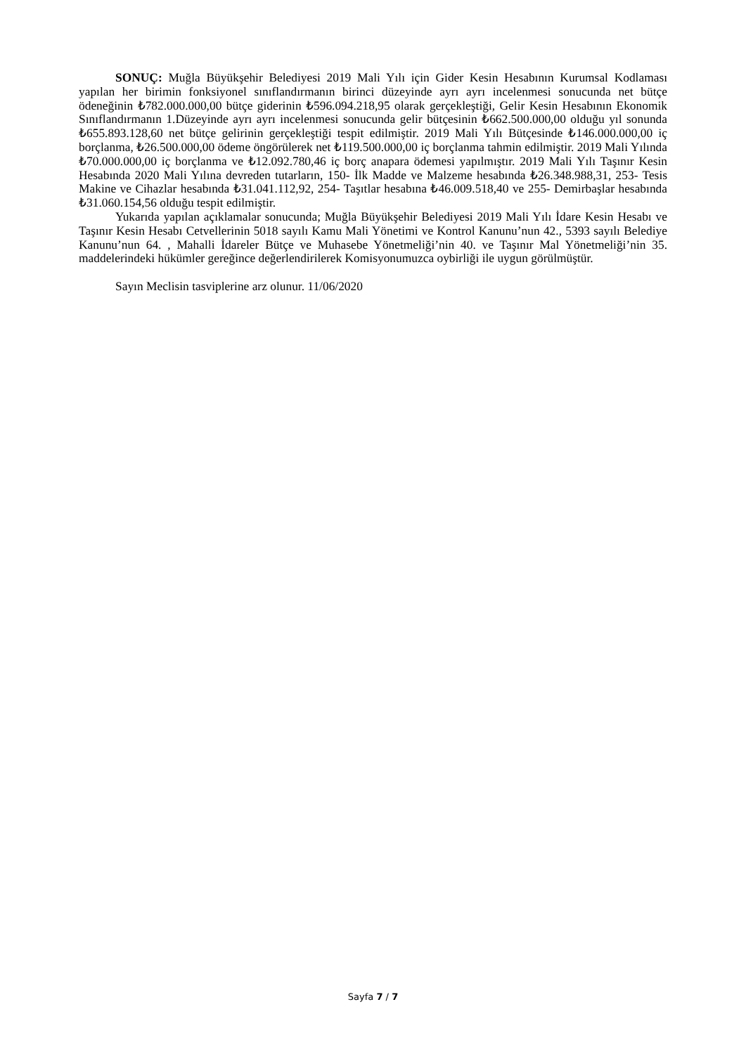SONUÇ: Muğla Büyükşehir Belediyesi 2019 Mali Yılı için Gider Kesin Hesabının Kurumsal Kodlaması yapılan her birimin fonksiyonel sınıflandırmanın birinci düzeyinde ayrı ayrı incelenmesi sonucunda net bütçe ödeneğinin ₺782.000.000,00 bütçe giderinin ₺596.094.218,95 olarak gerçekleştiği, Gelir Kesin Hesabının Ekonomik Sınıflandırmanın 1.Düzeyinde ayrı ayrı incelenmesi sonucunda gelir bütçesinin ₺662.500.000,00 olduğu yıl sonunda ₺655.893.128,60 net bütçe gelirinin gerçekleştiği tespit edilmiştir. 2019 Mali Yılı Bütçesinde ₺146.000.000,00 iç borçlanma, ₺26.500.000,00 ödeme öngörülerek net ₺119.500.000,00 iç borçlanma tahmin edilmiştir. 2019 Mali Yılında ₺70.000.000,00 iç borçlanma ve ₺12.092.780,46 iç borç anapara ödemesi yapılmıştır. 2019 Mali Yılı Taşınır Kesin Hesabında 2020 Mali Yılına devreden tutarların, 150- İlk Madde ve Malzeme hesabında ₺26.348.988,31, 253- Tesis Makine ve Cihazlar hesabında ₺31.041.112,92, 254- Taşıtlar hesabına ₺46.009.518,40 ve 255- Demirbaşlar hesabında ₺31.060.154,56 olduğu tespit edilmiştir.
Yukarıda yapılan açıklamalar sonucunda; Muğla Büyükşehir Belediyesi 2019 Mali Yılı İdare Kesin Hesabı ve Taşınır Kesin Hesabı Cetvellerinin 5018 sayılı Kamu Mali Yönetimi ve Kontrol Kanunu’nun 42., 5393 sayılı Belediye Kanunu’nun 64. , Mahalli İdareler Bütçe ve Muhasebe Yönetmeliği’nin 40. ve Taşınır Mal Yönetmeliği’nin 35. maddelerindeki hükümler gereğince değerlendirilerek Komisyonumuzca oybirliği ile uygun görülmüştür.
Sayın Meclisin tasviplerine arz olunur. 11/06/2020
Sayfa 7 / 7